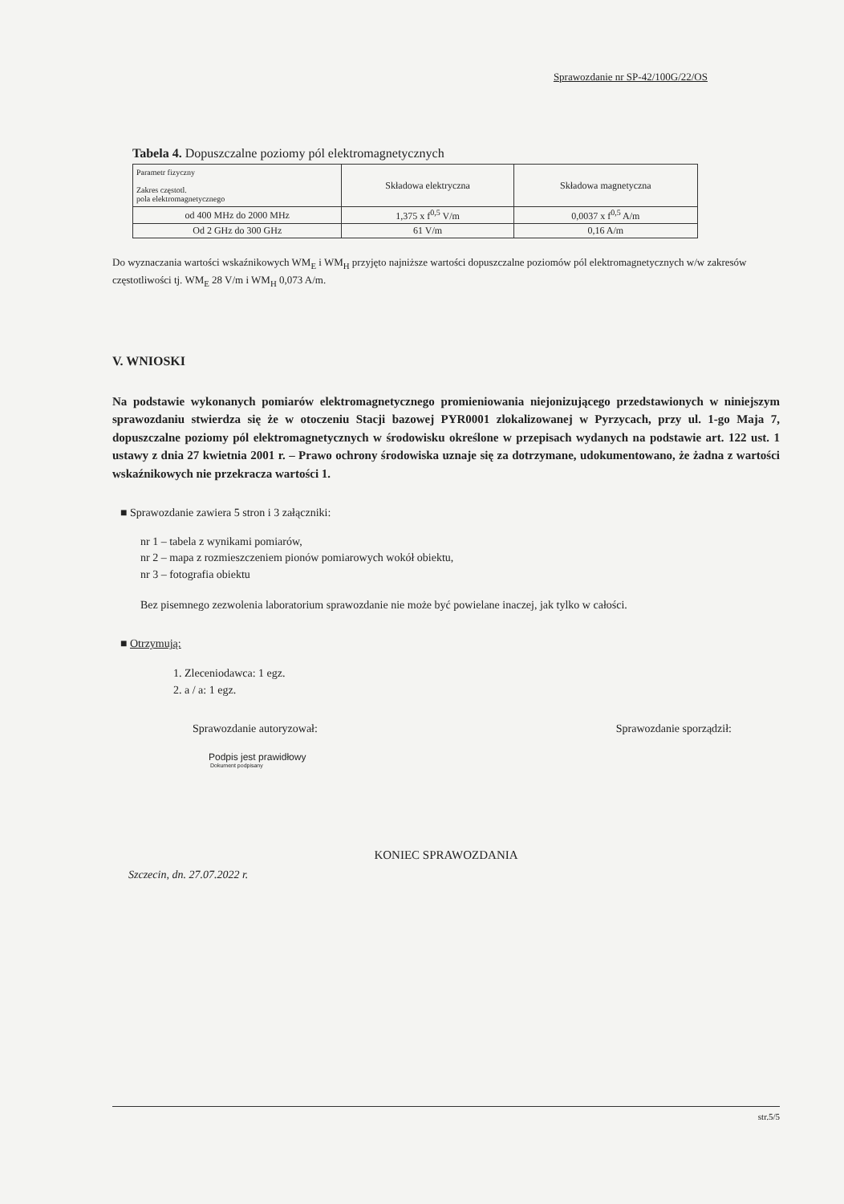Sprawozdanie nr SP-42/100G/22/OS
Tabela 4. Dopuszczalne poziomy pól elektromagnetycznych
| Parametr fizyczny Zakres częstotl. pola elektromagnetycznego | Składowa elektryczna | Składowa magnetyczna |
| --- | --- | --- |
| od 400 MHz do 2000 MHz | 1,375 x f<sup>0,5</sup> V/m | 0,0037 x f<sup>0,5</sup> A/m |
| Od 2 GHz do 300 GHz | 61 V/m | 0,16 A/m |
Do wyznaczania wartości wskaźnikowych WM<sub>E</sub> i WM<sub>H</sub> przyjęto najniższe wartości dopuszczalne poziomów pól elektromagnetycznych w/w zakresów częstotliwości tj. WM<sub>E</sub> 28 V/m i WM<sub>H</sub> 0,073 A/m.
V. WNIOSKI
Na podstawie wykonanych pomiarów elektromagnetycznego promieniowania niejonizującego przedstawionych w niniejszym sprawozdaniu stwierdza się że w otoczeniu Stacji bazowej PYR0001 zlokalizowanej w Pyrzycach, przy ul. 1-go Maja 7, dopuszczalne poziomy pól elektromagnetycznych w środowisku określone w przepisach wydanych na podstawie art. 122 ust. 1 ustawy z dnia 27 kwietnia 2001 r. – Prawo ochrony środowiska uznaje się za dotrzymane, udokumentowano, że żadna z wartości wskaźnikowych nie przekracza wartości 1.
■ Sprawozdanie zawiera 5 stron i 3 załączniki:
nr 1 – tabela z wynikami pomiarów,
nr 2 – mapa z rozmieszczeniem pionów pomiarowych wokół obiektu,
nr 3 – fotografia obiektu
Bez pisemnego zezwolenia laboratorium sprawozdanie nie może być powielane inaczej, jak tylko w całości.
■ Otrzymują:
1. Zleceniodawca: 1 egz.
2. a / a: 1 egz.
Sprawozdanie autoryzował: Sprawozdanie sporządził:
Podpis jest prawidłowy
Dokument podpisany
KONIEC SPRAWOZDANIA
Szczecin, dn. 27.07.2022 r.
str.5/5